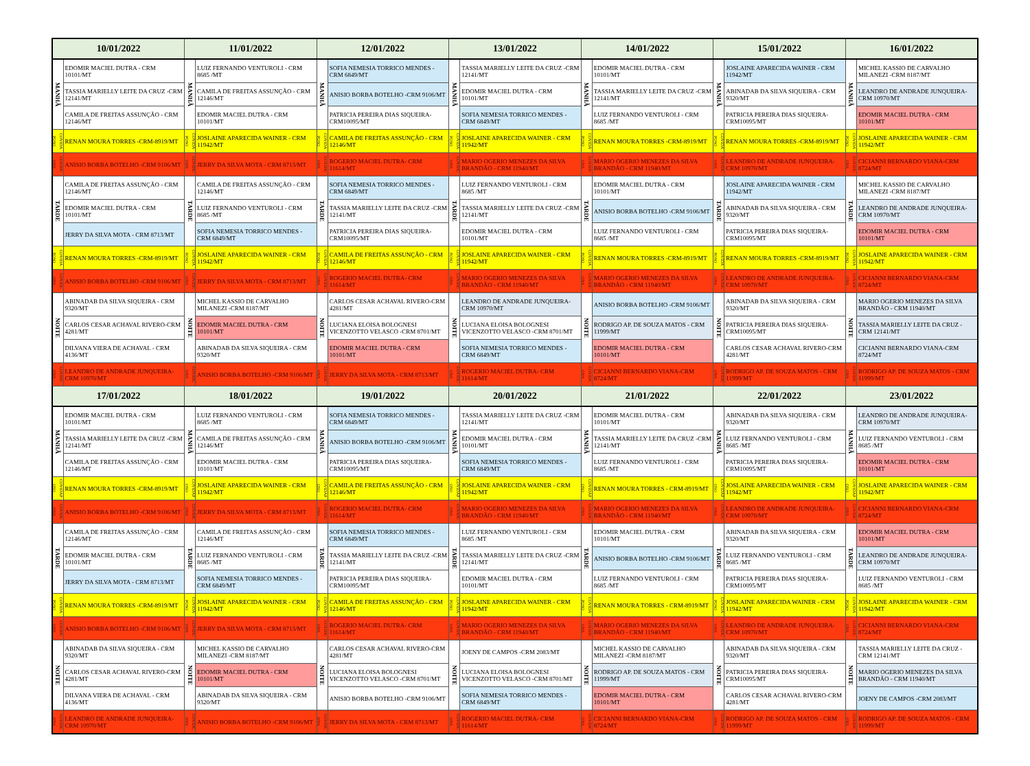| 10/01/2022 | | 11/01/2022 | | 12/01/2022 | | 13/01/2022 | | 14/01/2022 | | 15/01/2022 | | 16/01/2022 | |
| --- | --- | --- | --- | --- | --- | --- | --- | --- | --- | --- | --- | --- | --- |
| MANHÃ | EDOMIR MACIEL DUTRA - CRM 10101/MT | MANHÃ | LUIZ FERNANDO VENTUROLI - CRM 8685 /MT | MANHÃ | SOFIA NEMESIA TORRICO MENDES -CRM 6849/MT | MANHÃ | TASSIA MARIELLY LEITE DA CRUZ -CRM 12141/MT | MANHÃ | EDOMIR MACIEL DUTRA - CRM 10101/MT | MANHÃ | JOSLAINE APARECIDA WAINER - CRM 11942/MT | MANHÃ | MICHEL KASSIO DE CARVALHO MILANEZI -CRM 8187/MT |
| | TASSIA MARIELLY LEITE DA CRUZ -CRM 12141/MT | | CAMILA DE FREITAS ASSUNÇÃO - CRM 12146/MT | | ANISIO BORBA BOTELHO -CRM 9106/MT | | EDOMIR MACIEL DUTRA - CRM 10101/MT | | TASSIA MARIELLY LEITE DA CRUZ -CRM 12141/MT | | ABINADAB DA SILVA SIQUEIRA - CRM 9320/MT | | LEANDRO DE ANDRADE JUNQUEIRA- CRM 10970/MT |
| | CAMILA DE FREITAS ASSUNÇÃO - CRM 12146/MT | | EDOMIR MACIEL DUTRA - CRM 10101/MT | | PATRICIA PEREIRA DIAS SIQUEIRA-CRM10095/MT | | SOFIA NEMESIA TORRICO MENDES -CRM 6849/MT | | LUIZ FERNANDO VENTUROLI - CRM 8685 /MT | | PATRICIA PEREIRA DIAS SIQUEIRA-CRM10095/MT | | EDOMIR MACIEL DUTRA - CRM 10101/MT |
| COVIDA POSO | RENAN MOURA TORRES -CRM-8919/MT | COVIDA POSO | JOSLAINE APARECIDA WAINER - CRM 11942/MT | COVIDA POSO | CAMILA DE FREITAS ASSUNÇÃO - CRM 12146/MT | COVIDA POSO | JOSLAINE APARECIDA WAINER - CRM 11942/MT | COVIDA POSO | RENAN MOURA TORRES -CRM-8919/MT | COVIDA POSO | RENAN MOURA TORRES -CRM-8919/MT | COVIDA POSO | JOSLAINE APARECIDA WAINER - CRM 11942/MT |
| COVIDC ONS. | ANISIO BORBA BOTELHO -CRM 9106/MT | COVIDC ONS. | JERRY DA SILVA MOTA - CRM 8713/MT | COVIDC ONS. | ROGERIO MACIEL DUTRA- CRM 11614/MT | COVIDC ONS. | MARIO OGERIO MENEZES DA SILVA BRANDÃO - CRM 11940/MT | COVIDC ONS. | MARIO OGERIO MENEZES DA SILVA BRANDÃO - CRM 11940/MT | COVIDC ONS. | LEANDRO DE ANDRADE JUNQUEIRA- CRM 10970/MT | COVIDC ONS. | CICIANNI BERNARDO VIANA-CRM 8724/MT |
| TARDE | CAMILA DE FREITAS ASSUNÇÃO - CRM 12146/MT | TARDE | CAMILA DE FREITAS ASSUNÇÃO - CRM 12146/MT | TARDE | SOFIA NEMESIA TORRICO MENDES -CRM 6849/MT | TARDE | LUIZ FERNANDO VENTUROLI - CRM 8685 /MT | TARDE | EDOMIR MACIEL DUTRA - CRM 10101/MT | TARDE | JOSLAINE APARECIDA WAINER - CRM 11942/MT | TARDE | MICHEL KASSIO DE CARVALHO MILANEZI -CRM 8187/MT |
| | EDOMIR MACIEL DUTRA - CRM 10101/MT | | LUIZ FERNANDO VENTUROLI - CRM 8685 /MT | | TASSIA MARIELLY LEITE DA CRUZ -CRM 12141/MT | | TASSIA MARIELLY LEITE DA CRUZ -CRM 12141/MT | | ANISIO BORBA BOTELHO -CRM 9106/MT | | ABINADAB DA SILVA SIQUEIRA - CRM 9320/MT | | LEANDRO DE ANDRADE JUNQUEIRA- CRM 10970/MT |
| | JERRY DA SILVA MOTA - CRM 8713/MT | | SOFIA NEMESIA TORRICO MENDES -CRM 6849/MT | | PATRICIA PEREIRA DIAS SIQUEIRA-CRM10095/MT | | EDOMIR MACIEL DUTRA - CRM 10101/MT | | LUIZ FERNANDO VENTUROLI - CRM 8685 /MT | | PATRICIA PEREIRA DIAS SIQUEIRA-CRM10095/MT | | EDOMIR MACIEL DUTRA - CRM 10101/MT |
| COVIDA POSO | RENAN MOURA TORRES -CRM-8919/MT | COVIDA POSO | JOSLAINE APARECIDA WAINER - CRM 11942/MT | COVIDA POSO | CAMILA DE FREITAS ASSUNÇÃO - CRM 12146/MT | COVIDA POSO | JOSLAINE APARECIDA WAINER - CRM 11942/MT | COVIDA POSO | RENAN MOURA TORRES -CRM-8919/MT | COVIDA POSO | RENAN MOURA TORRES -CRM-8919/MT | COVIDA POSO | JOSLAINE APARECIDA WAINER - CRM 11942/MT |
| COVIDC ONS. | ANISIO BORBA BOTELHO -CRM 9106/MT | COVIDC ONS. | JERRY DA SILVA MOTA - CRM 8713/MT | COVIDC ONS. | ROGERIO MACIEL DUTRA- CRM 11614/MT | COVIDC ONS. | MARIO OGERIO MENEZES DA SILVA BRANDÃO - CRM 11940/MT | COVIDC ONS. | MARIO OGERIO MENEZES DA SILVA BRANDÃO - CRM 11940/MT | COVIDC ONS. | LEANDRO DE ANDRADE JUNQUEIRA- CRM 10970/MT | COVIDC ONS. | CICIANNI BERNARDO VIANA-CRM 8724/MT |
| NOITE | ABINADAB DA SILVA SIQUEIRA - CRM 9320/MT | NOITE | MICHEL KASSIO DE CARVALHO MILANEZI -CRM 8187/MT | NOITE | CARLOS CESAR ACHAVAL RIVERO-CRM 4281/MT | NOITE | LEANDRO DE ANDRADE JUNQUEIRA- CRM 10970/MT | NOITE | ANISIO BORBA BOTELHO -CRM 9106/MT | NOITE | ABINADAB DA SILVA SIQUEIRA - CRM 9320/MT | NOITE | MARIO OGERIO MENEZES DA SILVA BRANDÃO - CRM 11940/MT |
| | CARLOS CESAR ACHAVAL RIVERO-CRM 4281/MT | | EDOMIR MACIEL DUTRA - CRM 10101/MT | | LUCIANA ELOISA BOLOGNESI VICENZOTTO VELASCO -CRM 8701/MT | | LUCIANA ELOISA BOLOGNESI VICENZOTTO VELASCO -CRM 8701/MT | | RODRIGO AP. DE SOUZA MATOS - CRM 11999/MT | | PATRICIA PEREIRA DIAS SIQUEIRA-CRM10095/MT | | TASSIA MARIELLY LEITE DA CRUZ - CRM 12141/MT |
| | DILVANA VIERA DE ACHAVAL - CRM 4136/MT | | ABINADAB DA SILVA SIQUEIRA - CRM 9320/MT | | EDOMIR MACIEL DUTRA - CRM 10101/MT | | SOFIA NEMESIA TORRICO MENDES -CRM 6849/MT | | EDOMIR MACIEL DUTRA - CRM 10101/MT | | CARLOS CESAR ACHAVAL RIVERO-CRM 4281/MT | | CICIANNI BERNARDO VIANA-CRM 8724/MT |
| COVIDC ONS. | LEANDRO DE ANDRADE JUNQUEIRA- CRM 10970/MT | COVIDC ONS. | ANISIO BORBA BOTELHO -CRM 9106/MT | COVIDC ONS. | JERRY DA SILVA MOTA - CRM 8713/MT | COVIDC ONS. | ROGERIO MACIEL DUTRA- CRM 11614/MT | COVIDC ONS. | CICIANNI BERNARDO VIANA-CRM 8724/MT | COVIDC ONS. | RODRIGO AP. DE SOUZA MATOS - CRM 11999/MT | COVIDC ONS. | RODRIGO AP. DE SOUZA MATOS - CRM 11999/MT |
| 17/01/2022 | | 18/01/2022 | | 19/01/2022 | | 20/01/2022 | | 21/01/2022 | | 22/01/2022 | | 23/01/2022 | |
| MANHÃ | EDOMIR MACIEL DUTRA - CRM 10101/MT | MANHÃ | LUIZ FERNANDO VENTUROLI - CRM 8685 /MT | MANHÃ | SOFIA NEMESIA TORRICO MENDES -CRM 6849/MT | MANHÃ | TASSIA MARIELLY LEITE DA CRUZ -CRM 12141/MT | MANHÃ | EDOMIR MACIEL DUTRA - CRM 10101/MT | MANHÃ | ABINADAB DA SILVA SIQUEIRA - CRM 9320/MT | MANHÃ | LEANDRO DE ANDRADE JUNQUEIRA- CRM 10970/MT |
| | TASSIA MARIELLY LEITE DA CRUZ -CRM 12141/MT | | CAMILA DE FREITAS ASSUNÇÃO - CRM 12146/MT | | ANISIO BORBA BOTELHO -CRM 9106/MT | | EDOMIR MACIEL DUTRA - CRM 10101/MT | | TASSIA MARIELLY LEITE DA CRUZ -CRM 12141/MT | | LUIZ FERNANDO VENTUROLI - CRM 8685 /MT | | LUIZ FERNANDO VENTUROLI - CRM 8685 /MT |
| | CAMILA DE FREITAS ASSUNÇÃO - CRM 12146/MT | | EDOMIR MACIEL DUTRA - CRM 10101/MT | | PATRICIA PEREIRA DIAS SIQUEIRA-CRM10095/MT | | SOFIA NEMESIA TORRICO MENDES -CRM 6849/MT | | LUIZ FERNANDO VENTUROLI - CRM 8685 /MT | | PATRICIA PEREIRA DIAS SIQUEIRA-CRM10095/MT | | EDOMIR MACIEL DUTRA - CRM 10101/MT |
| COVIDAP OSO | RENAN MOURA TORRES -CRM-8919/MT | COVIDAP OSO | JOSLAINE APARECIDA WAINER - CRM 11942/MT | COVIDAP OSO | CAMILA DE FREITAS ASSUNÇÃO - CRM 12146/MT | COVIDAP OSO | JOSLAINE APARECIDA WAINER - CRM 11942/MT | COVIDAP OSO | RENAN MOURA TORRES - CRM-8919/MT | COVIDAP OSO | JOSLAINE APARECIDA WAINER - CRM 11942/MT | COVIDAP OSO | JOSLAINE APARECIDA WAINER - CRM 11942/MT |
| COVIDC ONS. | ANISIO BORBA BOTELHO -CRM 9106/MT | COVIDC ONS. | JERRY DA SILVA MOTA - CRM 8713/MT | COVIDC ONS. | ROGERIO MACIEL DUTRA- CRM 11614/MT | COVIDC ONS. | MARIO OGERIO MENEZES DA SILVA BRANDÃO - CRM 11940/MT | COVIDC ONS. | MARIO OGERIO MENEZES DA SILVA BRANDÃO - CRM 11940/MT | COVIDC ONS. | LEANDRO DE ANDRADE JUNQUEIRA- CRM 10970/MT | COVIDC ONS. | CICIANNI BERNARDO VIANA-CRM 8724/MT |
| TARDE | CAMILA DE FREITAS ASSUNÇÃO - CRM 12146/MT | TARDE | CAMILA DE FREITAS ASSUNÇÃO - CRM 12146/MT | TARDE | SOFIA NEMESIA TORRICO MENDES -CRM 6849/MT | TARDE | LUIZ FERNANDO VENTUROLI - CRM 8685 /MT | TARDE | EDOMIR MACIEL DUTRA - CRM 10101/MT | TARDE | ABINADAB DA SILVA SIQUEIRA - CRM 9320/MT | TARDE | EDOMIR MACIEL DUTRA - CRM 10101/MT |
| | EDOMIR MACIEL DUTRA - CRM 10101/MT | | LUIZ FERNANDO VENTUROLI - CRM 8685 /MT | | TASSIA MARIELLY LEITE DA CRUZ -CRM 12141/MT | | TASSIA MARIELLY LEITE DA CRUZ -CRM 12141/MT | | ANISIO BORBA BOTELHO -CRM 9106/MT | | LUIZ FERNANDO VENTUROLI - CRM 8685 /MT | | LEANDRO DE ANDRADE JUNQUEIRA- CRM 10970/MT |
| | JERRY DA SILVA MOTA - CRM 8713/MT | | SOFIA NEMESIA TORRICO MENDES -CRM 6849/MT | | PATRICIA PEREIRA DIAS SIQUEIRA-CRM10095/MT | | EDOMIR MACIEL DUTRA - CRM 10101/MT | | LUIZ FERNANDO VENTUROLI - CRM 8685 /MT | | PATRICIA PEREIRA DIAS SIQUEIRA-CRM10095/MT | | LUIZ FERNANDO VENTUROLI - CRM 8685 /MT |
| COVIDA POSO | RENAN MOURA TORRES -CRM-8919/MT | COVIDA POSO | JOSLAINE APARECIDA WAINER - CRM 11942/MT | COVIDA POSO | CAMILA DE FREITAS ASSUNÇÃO - CRM 12146/MT | COVIDA POSO | JOSLAINE APARECIDA WAINER - CRM 11942/MT | COVIDA POSO | RENAN MOURA TORRES - CRM-8919/MT | COVIDA POSO | JOSLAINE APARECIDA WAINER - CRM 11942/MT | COVIDA POSO | JOSLAINE APARECIDA WAINER - CRM 11942/MT |
| COVIDC ONS. | ANISIO BORBA BOTELHO -CRM 9106/MT | COVIDC ONS. | JERRY DA SILVA MOTA - CRM 8713/MT | COVIDC ONS. | ROGERIO MACIEL DUTRA- CRM 11614/MT | COVIDC ONS. | MARIO OGERIO MENEZES DA SILVA BRANDÃO - CRM 11940/MT | COVIDC ONS. | MARIO OGERIO MENEZES DA SILVA BRANDÃO - CRM 11940/MT | COVIDC ONS. | LEANDRO DE ANDRADE JUNQUEIRA- CRM 10970/MT | COVIDC ONS. | CICIANNI BERNARDO VIANA-CRM 8724/MT |
| NOITE | ABINADAB DA SILVA SIQUEIRA - CRM 9320/MT | NOITE | MICHEL KASSIO DE CARVALHO MILANEZI -CRM 8187/MT | NOITE | CARLOS CESAR ACHAVAL RIVERO-CRM 4281/MT | NOITE | JOENY DE CAMPOS -CRM 2083/MT | NOITE | MICHEL KASSIO DE CARVALHO MILANEZI -CRM 8187/MT | NOITE | ABINADAB DA SILVA SIQUEIRA - CRM 9320/MT | NOITE | TASSIA MARIELLY LEITE DA CRUZ - CRM 12141/MT |
| | CARLOS CESAR ACHAVAL RIVERO-CRM 4281/MT | | EDOMIR MACIEL DUTRA - CRM 10101/MT | | LUCIANA ELOISA BOLOGNESI VICENZOTTO VELASCO -CRM 8701/MT | | LUCIANA ELOISA BOLOGNESI VICENZOTTO VELASCO -CRM 8701/MT | | RODRIGO AP. DE SOUZA MATOS - CRM 11999/MT | | PATRICIA PEREIRA DIAS SIQUEIRA-CRM10095/MT | | MARIO OGERIO MENEZES DA SILVA BRANDÃO - CRM 11940/MT |
| | DILVANA VIERA DE ACHAVAL - CRM 4136/MT | | ABINADAB DA SILVA SIQUEIRA - CRM 9320/MT | | ANISIO BORBA BOTELHO -CRM 9106/MT | | SOFIA NEMESIA TORRICO MENDES -CRM 6849/MT | | EDOMIR MACIEL DUTRA - CRM 10101/MT | | CARLOS CESAR ACHAVAL RIVERO-CRM 4281/MT | | JOENY DE CAMPOS -CRM 2083/MT |
| COVIDC ONS. | LEANDRO DE ANDRADE JUNQUEIRA- CRM 10970/MT | COVIDC ONS. | ANISIO BORBA BOTELHO -CRM 9106/MT | COVIDC ONS. | JERRY DA SILVA MOTA - CRM 8713/MT | COVIDC ONS. | ROGERIO MACIEL DUTRA- CRM 11614/MT | COVIDC ONS. | CICIANNI BERNARDO VIANA-CRM 8724/MT | COVIDC ONS. | RODRIGO AP. DE SOUZA MATOS - CRM 11999/MT | COVIDC ONS. | RODRIGO AP. DE SOUZA MATOS - CRM 11999/MT |